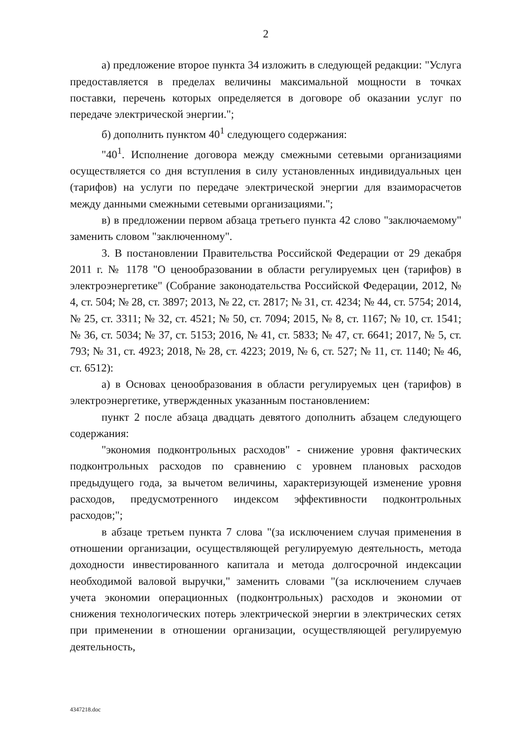2
а) предложение второе пункта 34 изложить в следующей редакции: "Услуга предоставляется в пределах величины максимальной мощности в точках поставки, перечень которых определяется в договоре об оказании услуг по передаче электрической энергии.";
б) дополнить пунктом 40<sup>1</sup> следующего содержания:
"40<sup>1</sup>. Исполнение договора между смежными сетевыми организациями осуществляется со дня вступления в силу установленных индивидуальных цен (тарифов) на услуги по передаче электрической энергии для взаиморасчетов между данными смежными сетевыми организациями.";
в) в предложении первом абзаца третьего пункта 42 слово "заключаемому" заменить словом "заключенному".
3. В постановлении Правительства Российской Федерации от 29 декабря 2011 г. № 1178 "О ценообразовании в области регулируемых цен (тарифов) в электроэнергетике" (Собрание законодательства Российской Федерации, 2012, № 4, ст. 504; № 28, ст. 3897; 2013, № 22, ст. 2817; № 31, ст. 4234; № 44, ст. 5754; 2014, № 25, ст. 3311; № 32, ст. 4521; № 50, ст. 7094; 2015, № 8, ст. 1167; № 10, ст. 1541; № 36, ст. 5034; № 37, ст. 5153; 2016, № 41, ст. 5833; № 47, ст. 6641; 2017, № 5, ст. 793; № 31, ст. 4923; 2018, № 28, ст. 4223; 2019, № 6, ст. 527; № 11, ст. 1140; № 46, ст. 6512):
а) в Основах ценообразования в области регулируемых цен (тарифов) в электроэнергетике, утвержденных указанным постановлением:
пункт 2 после абзаца двадцать девятого дополнить абзацем следующего содержания:
"экономия подконтрольных расходов" - снижение уровня фактических подконтрольных расходов по сравнению с уровнем плановых расходов предыдущего года, за вычетом величины, характеризующей изменение уровня расходов, предусмотренного индексом эффективности подконтрольных расходов;";
в абзаце третьем пункта 7 слова "(за исключением случая применения в отношении организации, осуществляющей регулируемую деятельность, метода доходности инвестированного капитала и метода долгосрочной индексации необходимой валовой выручки," заменить словами "(за исключением случаев учета экономии операционных (подконтрольных) расходов и экономии от снижения технологических потерь электрической энергии в электрических сетях при применении в отношении организации, осуществляющей регулируемую деятельность,
4347218.doc